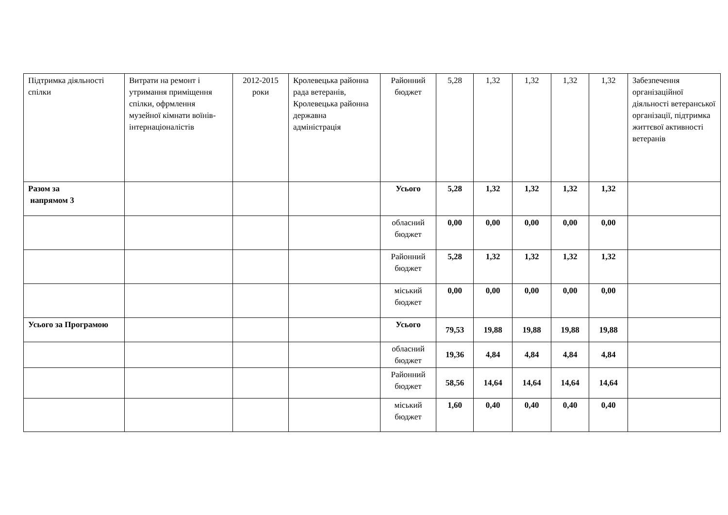| Підтримка діяльності спілки | Витрати на ремонт і утримання приміщення спілки, офрмлення музейної кімнати воїнів-інтернаціоналістів | 2012-2015 роки | Кролевецька районна рада ветеранів, Кролевецька районна державна адміністрація | Районний бюджет | 5,28 | 1,32 | 1,32 | 1,32 | 1,32 | Забезпечення організаційної діяльності ветеранської організації, підтримка життєвої активності ветеранів |
| Разом за напрямом 3 | | | | Усього | 5,28 | 1,32 | 1,32 | 1,32 | 1,32 | |
| | | | | обласний бюджет | 0,00 | 0,00 | 0,00 | 0,00 | 0,00 | |
| | | | | Районний бюджет | 5,28 | 1,32 | 1,32 | 1,32 | 1,32 | |
| | | | | міський бюджет | 0,00 | 0,00 | 0,00 | 0,00 | 0,00 | |
| Усього за Програмою | | | | Усього | 79,53 | 19,88 | 19,88 | 19,88 | 19,88 | |
| | | | | обласний бюджет | 19,36 | 4,84 | 4,84 | 4,84 | 4,84 | |
| | | | | Районний бюджет | 58,56 | 14,64 | 14,64 | 14,64 | 14,64 | |
| | | | | міський бюджет | 1,60 | 0,40 | 0,40 | 0,40 | 0,40 | |